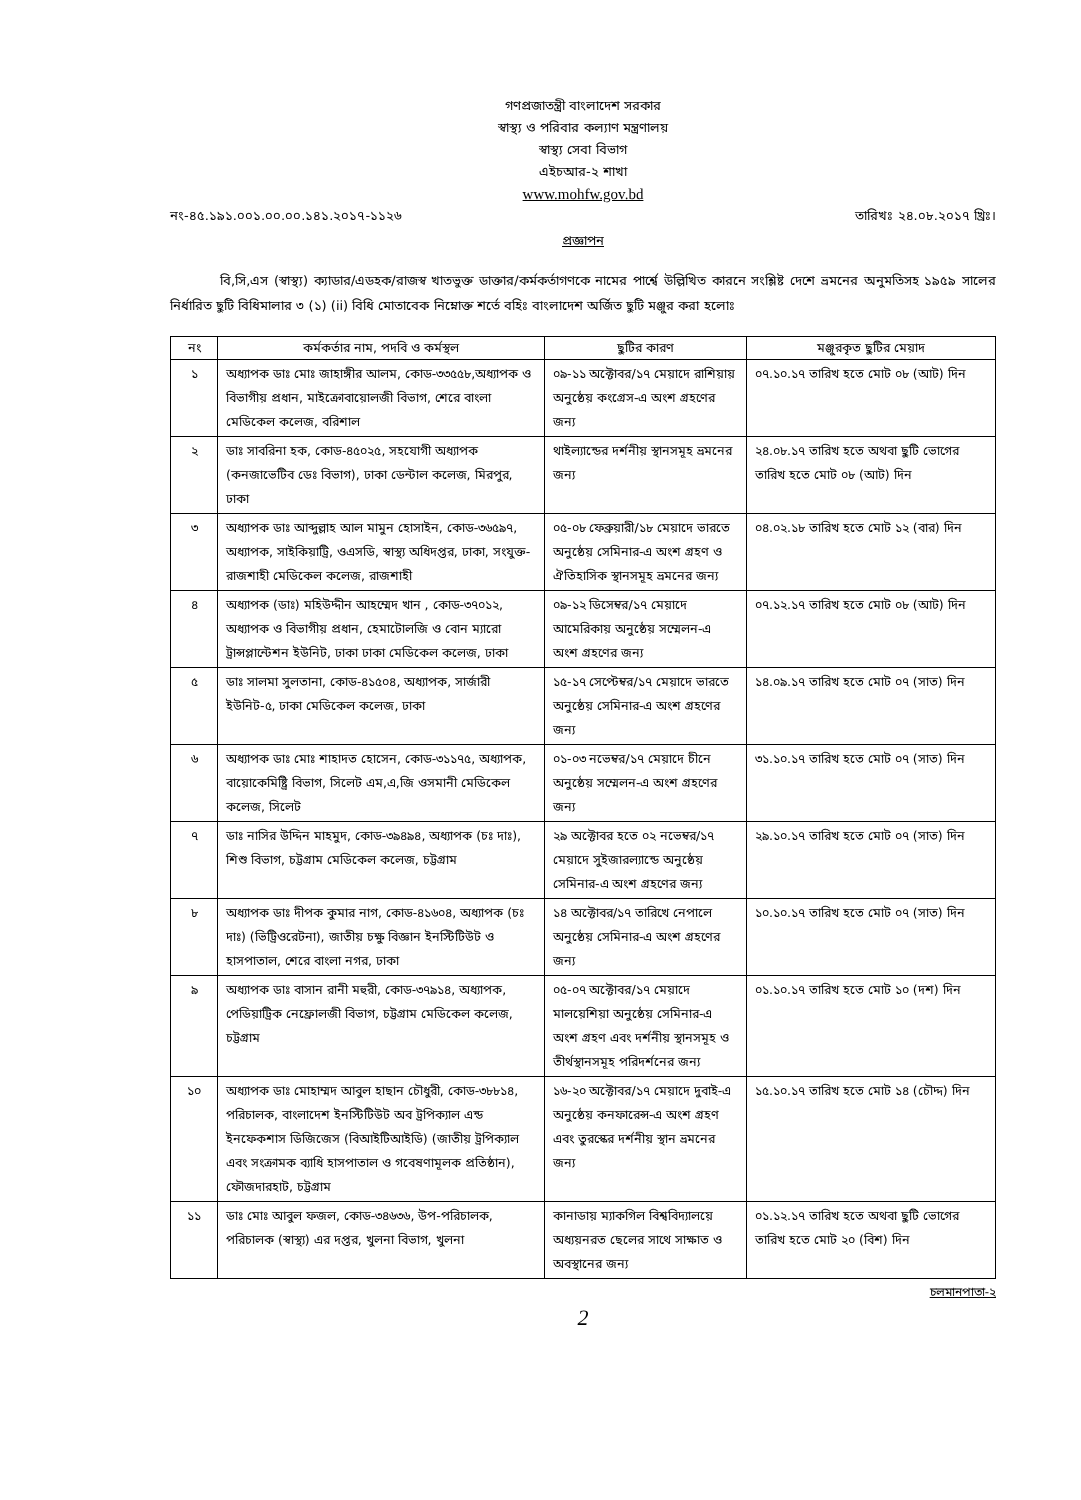গণপ্রজাতন্ত্রী বাংলাদেশ সরকার
স্বাস্থ্য ও পরিবার কল্যাণ মন্ত্রণালয়
স্বাস্থ্য সেবা বিভাগ
এইচআর-২ শাখা
www.mohfw.gov.bd
নং-৪৫.১৯১.০০১.০০.০০.১৪১.২০১৭-১১২৬ তারিখঃ ২৪.০৮.২০১৭ খ্রিঃ।
প্রজ্ঞাপন
বি,সি,এস (স্বাস্থ্য) ক্যাডার/এডহক/রাজস্ব খাতভুক্ত ডাক্তার/কর্মকর্তাগণকে নামের পার্শ্বে উল্লিখিত কারনে সংশ্লিষ্ট দেশে ভ্রমনের অনুমতিসহ ১৯৫৯ সালের নির্ধারিত ছুটি বিধিমালার ৩ (১) (ii) বিধি মোতাবেক নিম্নোক্ত শর্তে বহিঃ বাংলাদেশ অর্জিত ছুটি মঞ্জুর করা হলোঃ
| নং | কর্মকর্তার নাম, পদবি ও কর্মস্থল | ছুটির কারণ | মঞ্জুরকৃত ছুটির মেয়াদ |
| --- | --- | --- | --- |
| ১ | অধ্যাপক ডাঃ মোঃ জাহাঙ্গীর আলম, কোড-৩৩৫৫৮,অধ্যাপক ও বিভাগীয় প্রধান, মাইক্রোবায়োলজী বিভাগ, শেরে বাংলা মেডিকেল কলেজ, বরিশাল | ০৯-১১ অক্টোবর/১৭ মেয়াদে রাশিয়ায় অনুষ্ঠেয় কংগ্রেস-এ অংশ গ্রহণের জন্য | ০৭.১০.১৭ তারিখ হতে মোট ০৮ (আট) দিন |
| ২ | ডাঃ সাবরিনা হক, কোড-৪৫০২৫, সহযোগী অধ্যাপক (কনজাভেটিব ডেঃ বিভাগ), ঢাকা ডেন্টাল কলেজ, মিরপুর, ঢাকা | থাইল্যান্ডের দর্শনীয় স্থানসমূহ ভ্রমনের জন্য | ২৪.০৮.১৭ তারিখ হতে অথবা ছুটি ভোগের তারিখ হতে মোট ০৮ (আট) দিন |
| ৩ | অধ্যাপক ডাঃ আব্দুল্লাহ আল মামুন হোসাইন, কোড-৩৬৫৯৭, অধ্যাপক, সাইকিয়াট্রি, ওএসডি, স্বাস্থ্য অধিদপ্তর, ঢাকা, সংযুক্ত-রাজশাহী মেডিকেল কলেজ, রাজশাহী | ০৫-০৮ ফেব্রুয়ারী/১৮ মেয়াদে ভারতে অনুষ্ঠেয় সেমিনার-এ অংশ গ্রহণ ও ঐতিহাসিক স্থানসমূহ ভ্রমনের জন্য | ০৪.০২.১৮ তারিখ হতে মোট ১২ (বার) দিন |
| ৪ | অধ্যাপক (ডাঃ) মহিউদ্দীন আহম্মেদ খান , কোড-৩৭০১২, অধ্যাপক ও বিভাগীয় প্রধান, হেমাটোলজি ও বোন ম্যারো ট্রান্সপ্লান্টেশন ইউনিট, ঢাকা ঢাকা মেডিকেল কলেজ, ঢাকা | ০৯-১২ ডিসেম্বর/১৭ মেয়াদে আমেরিকায় অনুষ্ঠেয় সম্মেলন-এ অংশ গ্রহণের জন্য | ০৭.১২.১৭ তারিখ হতে মোট ০৮ (আট) দিন |
| ৫ | ডাঃ সালমা সুলতানা, কোড-৪১৫০৪, অধ্যাপক, সার্জারী ইউনিট-৫, ঢাকা মেডিকেল কলেজ, ঢাকা | ১৫-১৭ সেপ্টেম্বর/১৭ মেয়াদে ভারতে অনুষ্ঠেয় সেমিনার-এ অংশ গ্রহণের জন্য | ১৪.০৯.১৭ তারিখ হতে মোট ০৭ (সাত) দিন |
| ৬ | অধ্যাপক ডাঃ মোঃ শাহাদত হোসেন, কোড-৩১১৭৫, অধ্যাপক, বায়োকেমিষ্ট্রি বিভাগ, সিলেট এম,এ,জি ওসমানী মেডিকেল কলেজ, সিলেট | ০১-০৩ নভেম্বর/১৭ মেয়াদে চীনে অনুষ্ঠেয় সম্মেলন-এ অংশ গ্রহণের জন্য | ৩১.১০.১৭ তারিখ হতে মোট ০৭ (সাত) দিন |
| ৭ | ডাঃ নাসির উদ্দিন মাহমুদ, কোড-৩৯৪৯৪, অধ্যাপক (চঃ দাঃ), শিশু বিভাগ, চট্টগ্রাম মেডিকেল কলেজ, চট্টগ্রাম | ২৯ অক্টোবর হতে ০২ নভেম্বর/১৭ মেয়াদে সুইজারল্যান্ডে অনুষ্ঠেয় সেমিনার-এ অংশ গ্রহণের জন্য | ২৯.১০.১৭ তারিখ হতে মোট ০৭ (সাত) দিন |
| ৮ | অধ্যাপক ডাঃ দীপক কুমার নাগ, কোড-৪১৬০৪, অধ্যাপক (চঃ দাঃ) (ভিট্রিওরেটনা), জাতীয় চক্ষু বিজ্ঞান ইনস্টিটিউট ও হাসপাতাল, শেরে বাংলা নগর, ঢাকা | ১৪ অক্টোবর/১৭ তারিখে নেপালে অনুষ্ঠেয় সেমিনার-এ অংশ গ্রহণের জন্য | ১০.১০.১৭ তারিখ হতে মোট ০৭ (সাত) দিন |
| ৯ | অধ্যাপক ডাঃ বাসান রানী মহুরী, কোড-৩৭৯১৪, অধ্যাপক, পেডিয়াট্রিক নেফ্রোলজী বিভাগ, চট্টগ্রাম মেডিকেল কলেজ, চট্টগ্রাম | ০৫-০৭ অক্টোবর/১৭ মেয়াদে মালয়েশিয়া অনুষ্ঠেয় সেমিনার-এ অংশ গ্রহণ এবং দর্শনীয় স্থানসমূহ ও তীর্থস্থানসমূহ পরিদর্শনের জন্য | ০১.১০.১৭ তারিখ হতে মোট ১০ (দশ) দিন |
| ১০ | অধ্যাপক ডাঃ মোহাম্মদ আবুল হাছান চৌধুরী, কোড-৩৮৮১৪, পরিচালক, বাংলাদেশ ইনস্টিটিউট অব ট্রপিক্যাল এন্ড ইনফেকশাস ডিজিজেস (বিআইটিআইডি) (জাতীয় ট্রপিক্যাল এবং সংক্রামক ব্যাধি হাসপাতাল ও গবেষণামূলক প্রতিষ্ঠান), ফৌজদারহাট, চট্টগ্রাম | ১৬-২০ অক্টোবর/১৭ মেয়াদে দুবাই-এ অনুষ্ঠেয় কনফারেন্স-এ অংশ গ্রহণ এবং তুরস্কের দর্শনীয় স্থান ভ্রমনের জন্য | ১৫.১০.১৭ তারিখ হতে মোট ১৪ (চৌদ্দ) দিন |
| ১১ | ডাঃ মোঃ আবুল ফজল, কোড-৩৪৬৩৬, উপ-পরিচালক, পরিচালক (স্বাস্থ্য) এর দপ্তর, খুলনা বিভাগ, খুলনা | কানাডায় ম্যাকগিল বিশ্ববিদ্যালয়ে অধ্যয়নরত ছেলের সাথে সাক্ষাত ও অবস্থানের জন্য | ০১.১২.১৭ তারিখ হতে অথবা ছুটি ভোগের তারিখ হতে মোট ২০ (বিশ) দিন |
চলমানপাতা-২
2